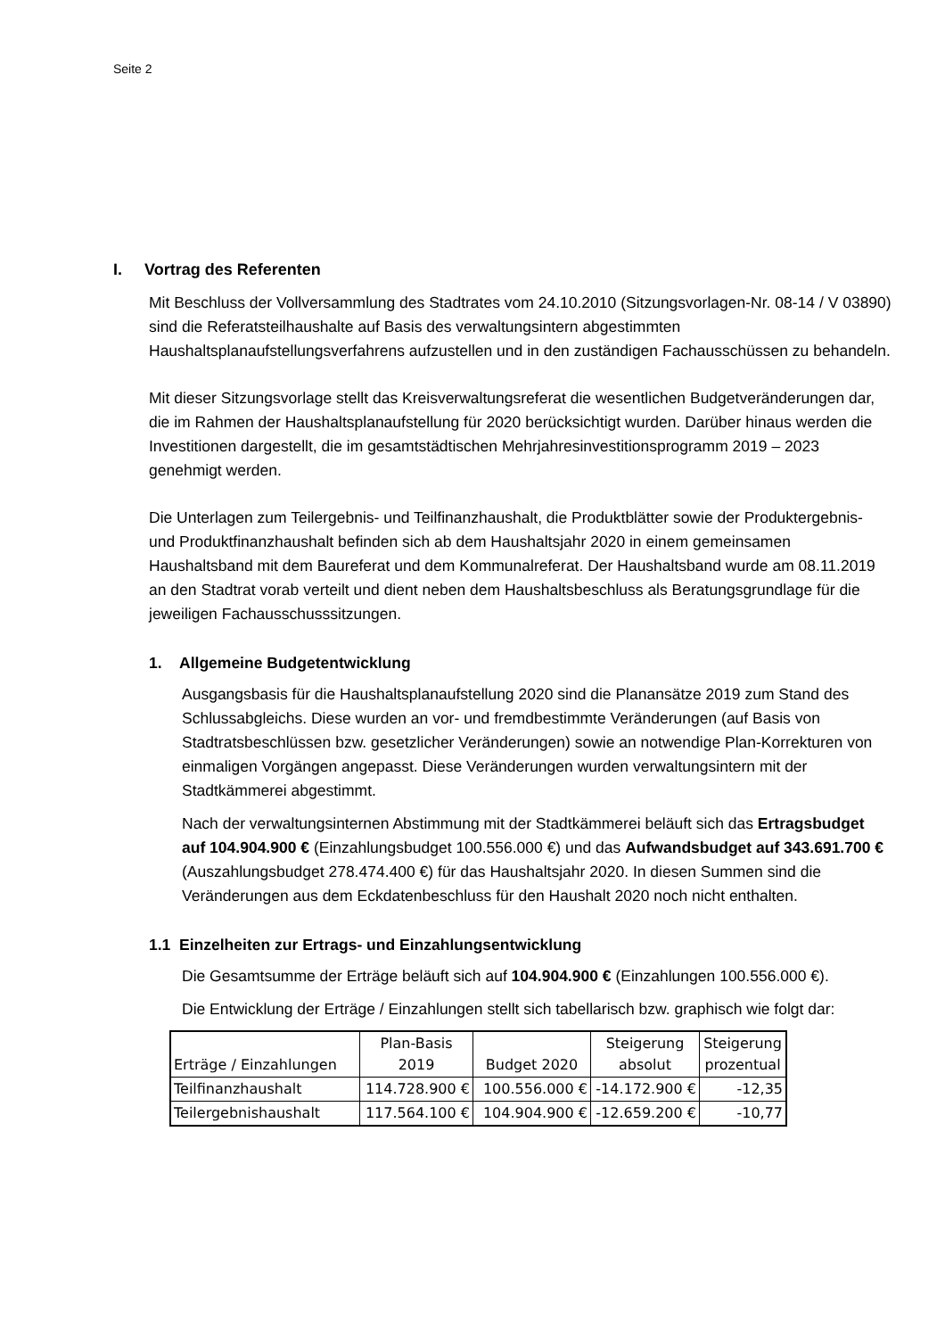Seite 2
I. Vortrag des Referenten
Mit Beschluss der Vollversammlung des Stadtrates vom 24.10.2010 (Sitzungsvorlagen-Nr. 08-14 / V 03890) sind die Referatsteilhaushalte auf Basis des verwaltungsintern abgestimmten Haushaltsplanaufstellungsverfahrens aufzustellen und in den zuständigen Fachausschüssen zu behandeln.
Mit dieser Sitzungsvorlage stellt das Kreisverwaltungsreferat die wesentlichen Budgetveränderungen dar, die im Rahmen der Haushaltsplanaufstellung für 2020 berücksichtigt wurden. Darüber hinaus werden die Investitionen dargestellt, die im gesamtstädtischen Mehrjahresinvestitionsprogramm 2019 – 2023 genehmigt werden.
Die Unterlagen zum Teilergebnis- und Teilfinanzhaushalt, die Produktblätter sowie der Produktergebnis- und Produktfinanzhaushalt befinden sich ab dem Haushaltsjahr 2020 in einem gemeinsamen Haushaltsband mit dem Baureferat und dem Kommunalreferat. Der Haushaltsband wurde am 08.11.2019 an den Stadtrat vorab verteilt und dient neben dem Haushaltsbeschluss als Beratungsgrundlage für die jeweiligen Fachausschusssitzungen.
1. Allgemeine Budgetentwicklung
Ausgangsbasis für die Haushaltsplanaufstellung 2020 sind die Planansätze 2019 zum Stand des Schlussabgleichs. Diese wurden an vor- und fremdbestimmte Veränderungen (auf Basis von Stadtratsbeschlüssen bzw. gesetzlicher Veränderungen) sowie an notwendige Plan-Korrekturen von einmaligen Vorgängen angepasst. Diese Veränderungen wurden verwaltungsintern mit der Stadtkämmerei abgestimmt.
Nach der verwaltungsinternen Abstimmung mit der Stadtkämmerei beläuft sich das Ertragsbudget auf 104.904.900 € (Einzahlungsbudget 100.556.000 €) und das Aufwandsbudget auf 343.691.700 € (Auszahlungsbudget 278.474.400 €) für das Haushaltsjahr 2020. In diesen Summen sind die Veränderungen aus dem Eckdatenbeschluss für den Haushalt 2020 noch nicht enthalten.
1.1 Einzelheiten zur Ertrags- und Einzahlungsentwicklung
Die Gesamtsumme der Erträge beläuft sich auf 104.904.900 € (Einzahlungen 100.556.000 €).
Die Entwicklung der Erträge / Einzahlungen stellt sich tabellarisch bzw. graphisch wie folgt dar:
| Erträge / Einzahlungen | Plan-Basis 2019 | Budget 2020 | Steigerung absolut | Steigerung prozentual |
| --- | --- | --- | --- | --- |
| Teilfinanzhaushalt | 114.728.900 € | 100.556.000 € | -14.172.900 € | -12,35 |
| Teilergebnishaushalt | 117.564.100 € | 104.904.900 € | -12.659.200 € | -10,77 |